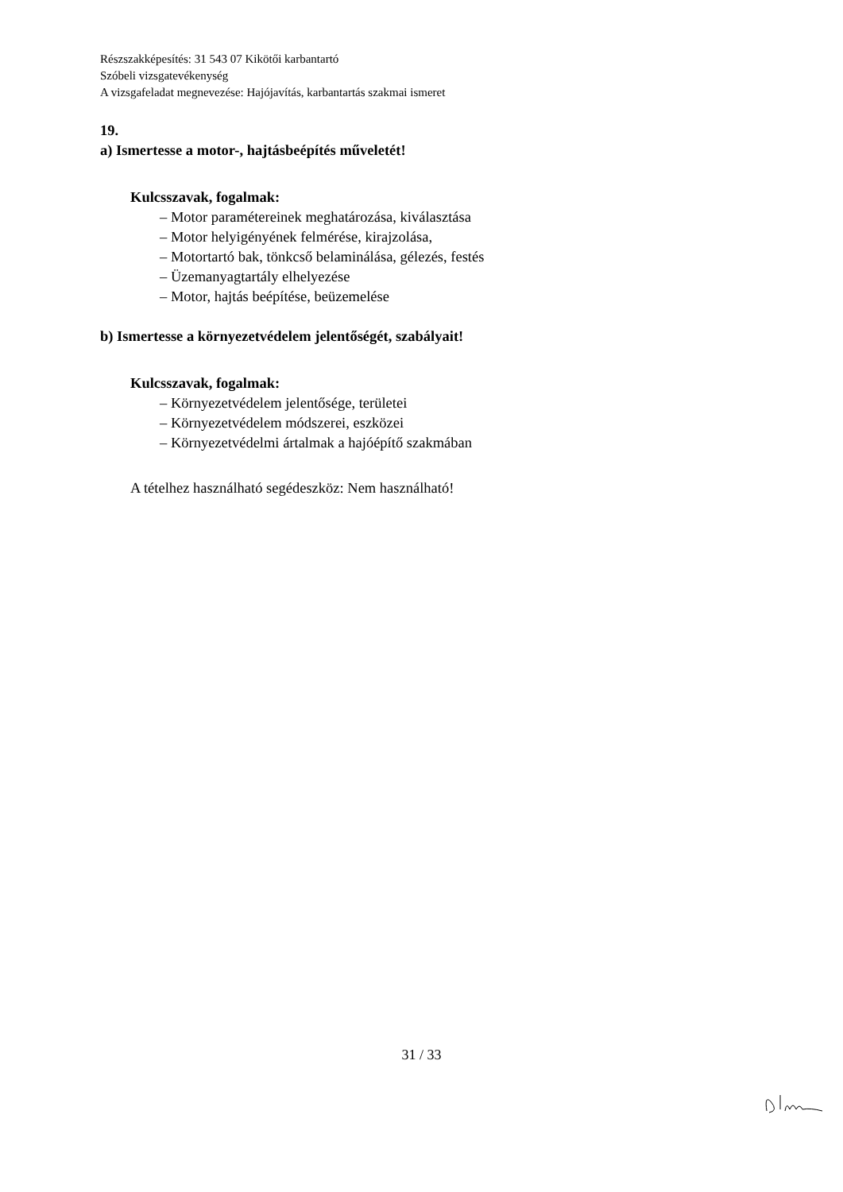Részszakképesítés: 31 543 07 Kikötői karbantartó
Szóbeli vizsgatevékenység
A vizsgafeladat megnevezése: Hajójavítás, karbantartás szakmai ismeret
19.
a) Ismertesse a motor-, hajtásbeépítés műveletét!
Kulcsszavak, fogalmak:
– Motor paramétereinek meghatározása, kiválasztása
– Motor helyigényének felmérése, kirajzolása,
– Motortartó bak, tönkcső belaminálása, gélezés, festés
– Üzemanyagtartály elhelyezése
– Motor, hajtás beépítése, beüzemelése
b) Ismertesse a környezetvédelem jelentőségét, szabályait!
Kulcsszavak, fogalmak:
– Környezetvédelem jelentősége, területei
– Környezetvédelem módszerei, eszközei
– Környezetvédelmi ártalmak a hajóépítő szakmában
A tételhez használható segédeszköz: Nem használható!
31 / 33